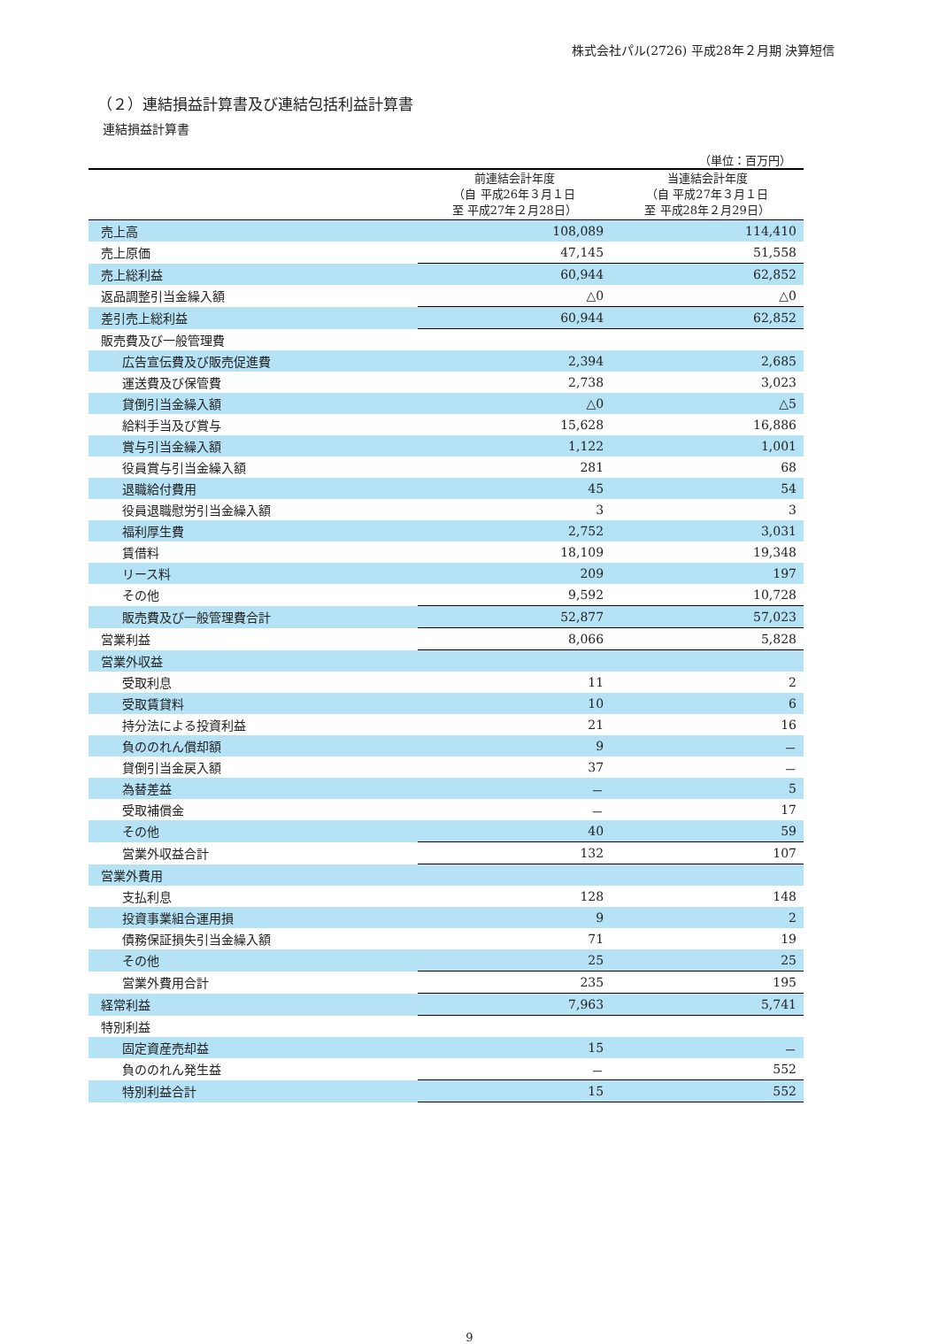株式会社パル(2726) 平成28年２月期 決算短信
（２）連結損益計算書及び連結包括利益計算書
連結損益計算書
（単位：百万円）
| | 前連結会計年度 （自 平成26年３月１日 至 平成27年２月28日） | 当連結会計年度 （自 平成27年３月１日 至 平成28年２月29日） |
| --- | --- | --- |
| 売上高 | 108,089 | 114,410 |
| 売上原価 | 47,145 | 51,558 |
| 売上総利益 | 60,944 | 62,852 |
| 返品調整引当金繰入額 | △0 | △0 |
| 差引売上総利益 | 60,944 | 62,852 |
| 販売費及び一般管理費 | | |
| 広告宣伝費及び販売促進費 | 2,394 | 2,685 |
| 運送費及び保管費 | 2,738 | 3,023 |
| 貸倒引当金繰入額 | △0 | △5 |
| 給料手当及び賞与 | 15,628 | 16,886 |
| 賞与引当金繰入額 | 1,122 | 1,001 |
| 役員賞与引当金繰入額 | 281 | 68 |
| 退職給付費用 | 45 | 54 |
| 役員退職慰労引当金繰入額 | 3 | 3 |
| 福利厚生費 | 2,752 | 3,031 |
| 賃借料 | 18,109 | 19,348 |
| リース料 | 209 | 197 |
| その他 | 9,592 | 10,728 |
| 販売費及び一般管理費合計 | 52,877 | 57,023 |
| 営業利益 | 8,066 | 5,828 |
| 営業外収益 | | |
| 受取利息 | 11 | 2 |
| 受取賃貸料 | 10 | 6 |
| 持分法による投資利益 | 21 | 16 |
| 負ののれん償却額 | 9 | － |
| 貸倒引当金戻入額 | 37 | － |
| 為替差益 | － | 5 |
| 受取補償金 | － | 17 |
| その他 | 40 | 59 |
| 営業外収益合計 | 132 | 107 |
| 営業外費用 | | |
| 支払利息 | 128 | 148 |
| 投資事業組合運用損 | 9 | 2 |
| 債務保証損失引当金繰入額 | 71 | 19 |
| その他 | 25 | 25 |
| 営業外費用合計 | 235 | 195 |
| 経常利益 | 7,963 | 5,741 |
| 特別利益 | | |
| 固定資産売却益 | 15 | － |
| 負ののれん発生益 | － | 552 |
| 特別利益合計 | 15 | 552 |
9